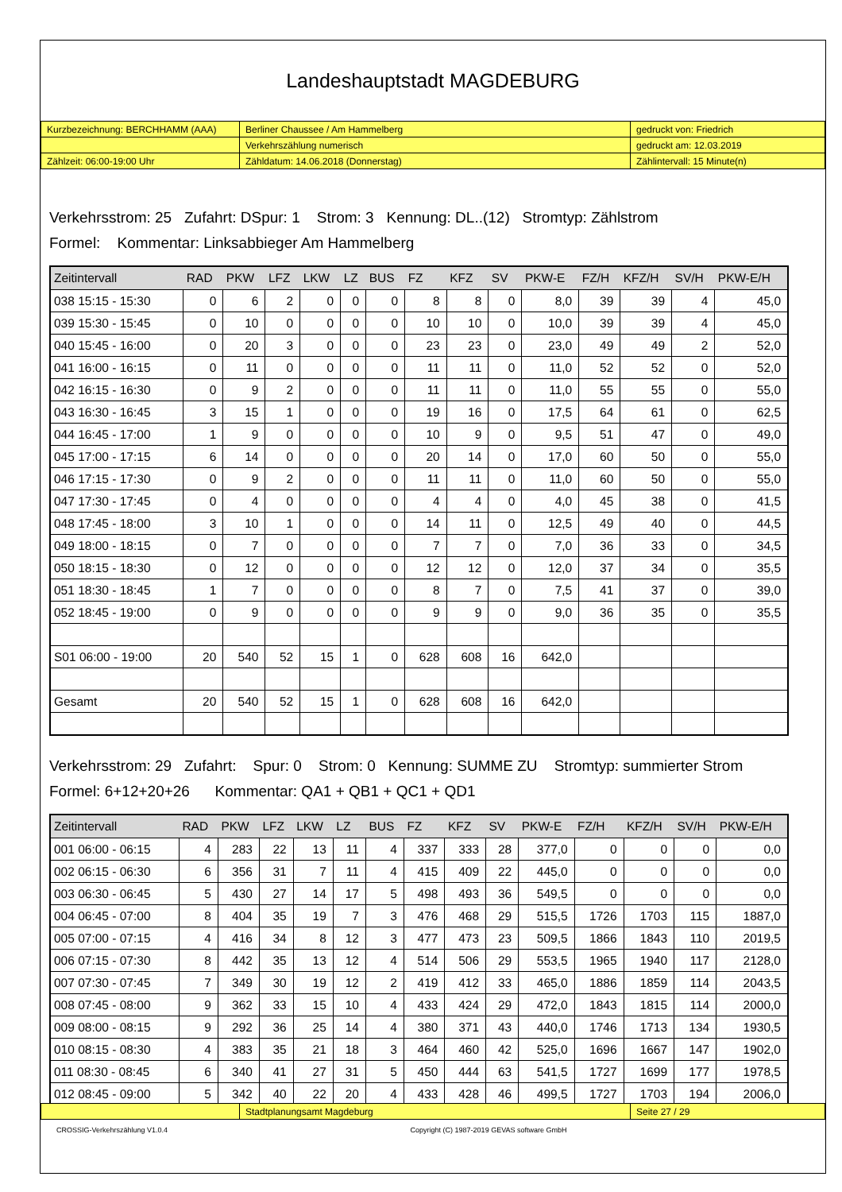Landeshauptstadt MAGDEBURG
| Kurzbezeichnung: BERCHHAMM (AAA) | Berliner Chaussee / Am Hammelberg | gedruckt von: Friedrich |
| | Verkehrszählung numerisch | gedruckt am: 12.03.2019 |
| Zählzeit: 06:00-19:00 Uhr | Zähldatum: 14.06.2018 (Donnerstag) | Zählintervall: 15 Minute(n) |
Verkehrsstrom: 25 Zufahrt: DSpur: 1 Strom: 3 Kennung: DL..(12) Stromtyp: Zählstrom
Formel: Kommentar: Linksabbieger Am Hammelberg
| Zeitintervall | RAD | PKW | LFZ | LKW | LZ | BUS | FZ | KFZ | SV | PKW-E | FZ/H | KFZ/H | SV/H | PKW-E/H |
| --- | --- | --- | --- | --- | --- | --- | --- | --- | --- | --- | --- | --- | --- | --- |
| 038 15:15 - 15:30 | 0 | 6 | 2 | 0 | 0 | 0 | 8 | 8 | 0 | 8,0 | 39 | 39 | 4 | 45,0 |
| 039 15:30 - 15:45 | 0 | 10 | 0 | 0 | 0 | 0 | 10 | 10 | 0 | 10,0 | 39 | 39 | 4 | 45,0 |
| 040 15:45 - 16:00 | 0 | 20 | 3 | 0 | 0 | 0 | 23 | 23 | 0 | 23,0 | 49 | 49 | 2 | 52,0 |
| 041 16:00 - 16:15 | 0 | 11 | 0 | 0 | 0 | 0 | 11 | 11 | 0 | 11,0 | 52 | 52 | 0 | 52,0 |
| 042 16:15 - 16:30 | 0 | 9 | 2 | 0 | 0 | 0 | 11 | 11 | 0 | 11,0 | 55 | 55 | 0 | 55,0 |
| 043 16:30 - 16:45 | 3 | 15 | 1 | 0 | 0 | 0 | 19 | 16 | 0 | 17,5 | 64 | 61 | 0 | 62,5 |
| 044 16:45 - 17:00 | 1 | 9 | 0 | 0 | 0 | 0 | 10 | 9 | 0 | 9,5 | 51 | 47 | 0 | 49,0 |
| 045 17:00 - 17:15 | 6 | 14 | 0 | 0 | 0 | 0 | 20 | 14 | 0 | 17,0 | 60 | 50 | 0 | 55,0 |
| 046 17:15 - 17:30 | 0 | 9 | 2 | 0 | 0 | 0 | 11 | 11 | 0 | 11,0 | 60 | 50 | 0 | 55,0 |
| 047 17:30 - 17:45 | 0 | 4 | 0 | 0 | 0 | 0 | 4 | 4 | 0 | 4,0 | 45 | 38 | 0 | 41,5 |
| 048 17:45 - 18:00 | 3 | 10 | 1 | 0 | 0 | 0 | 14 | 11 | 0 | 12,5 | 49 | 40 | 0 | 44,5 |
| 049 18:00 - 18:15 | 0 | 7 | 0 | 0 | 0 | 0 | 7 | 7 | 0 | 7,0 | 36 | 33 | 0 | 34,5 |
| 050 18:15 - 18:30 | 0 | 12 | 0 | 0 | 0 | 0 | 12 | 12 | 0 | 12,0 | 37 | 34 | 0 | 35,5 |
| 051 18:30 - 18:45 | 1 | 7 | 0 | 0 | 0 | 0 | 8 | 7 | 0 | 7,5 | 41 | 37 | 0 | 39,0 |
| 052 18:45 - 19:00 | 0 | 9 | 0 | 0 | 0 | 0 | 9 | 9 | 0 | 9,0 | 36 | 35 | 0 | 35,5 |
| S01 06:00 - 19:00 | 20 | 540 | 52 | 15 | 1 | 0 | 628 | 608 | 16 | 642,0 | | | | |
| Gesamt | 20 | 540 | 52 | 15 | 1 | 0 | 628 | 608 | 16 | 642,0 | | | | |
Verkehrsstrom: 29 Zufahrt: Spur: 0 Strom: 0 Kennung: SUMME ZU Stromtyp: summierter Strom
Formel: 6+12+20+26 Kommentar: QA1 + QB1 + QC1 + QD1
| Zeitintervall | RAD | PKW | LFZ | LKW | LZ | BUS | FZ | KFZ | SV | PKW-E | FZ/H | KFZ/H | SV/H | PKW-E/H |
| --- | --- | --- | --- | --- | --- | --- | --- | --- | --- | --- | --- | --- | --- | --- |
| 001 06:00 - 06:15 | 4 | 283 | 22 | 13 | 11 | 4 | 337 | 333 | 28 | 377,0 | 0 | 0 | 0 | 0,0 |
| 002 06:15 - 06:30 | 6 | 356 | 31 | 7 | 11 | 4 | 415 | 409 | 22 | 445,0 | 0 | 0 | 0 | 0,0 |
| 003 06:30 - 06:45 | 5 | 430 | 27 | 14 | 17 | 5 | 498 | 493 | 36 | 549,5 | 0 | 0 | 0 | 0,0 |
| 004 06:45 - 07:00 | 8 | 404 | 35 | 19 | 7 | 3 | 476 | 468 | 29 | 515,5 | 1726 | 1703 | 115 | 1887,0 |
| 005 07:00 - 07:15 | 4 | 416 | 34 | 8 | 12 | 3 | 477 | 473 | 23 | 509,5 | 1866 | 1843 | 110 | 2019,5 |
| 006 07:15 - 07:30 | 8 | 442 | 35 | 13 | 12 | 4 | 514 | 506 | 29 | 553,5 | 1965 | 1940 | 117 | 2128,0 |
| 007 07:30 - 07:45 | 7 | 349 | 30 | 19 | 12 | 2 | 419 | 412 | 33 | 465,0 | 1886 | 1859 | 114 | 2043,5 |
| 008 07:45 - 08:00 | 9 | 362 | 33 | 15 | 10 | 4 | 433 | 424 | 29 | 472,0 | 1843 | 1815 | 114 | 2000,0 |
| 009 08:00 - 08:15 | 9 | 292 | 36 | 25 | 14 | 4 | 380 | 371 | 43 | 440,0 | 1746 | 1713 | 134 | 1930,5 |
| 010 08:15 - 08:30 | 4 | 383 | 35 | 21 | 18 | 3 | 464 | 460 | 42 | 525,0 | 1696 | 1667 | 147 | 1902,0 |
| 011 08:30 - 08:45 | 6 | 340 | 41 | 27 | 31 | 5 | 450 | 444 | 63 | 541,5 | 1727 | 1699 | 177 | 1978,5 |
| 012 08:45 - 09:00 | 5 | 342 | 40 | 22 | 20 | 4 | 433 | 428 | 46 | 499,5 | 1727 | 1703 | 194 | 2006,0 |
| | Stadtplanungsamt Magdeburg | Seite 27 / 29 |
CROSSIG-Verkehrszählung V1.0.4 Copyright (C) 1987-2019 GEVAS software GmbH